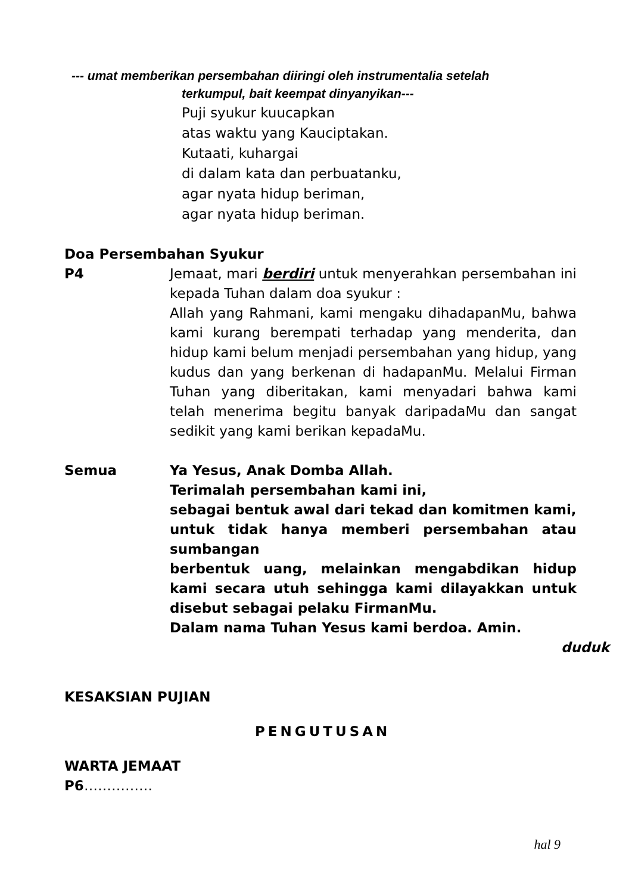--- umat memberikan persembahan diiringi oleh instrumentalia setelah
terkumpul, bait keempat dinyanyikan---
Puji syukur kuucapkan
atas waktu yang Kauciptakan.
Kutaati, kuhargai
di dalam kata dan perbuatanku,
agar nyata hidup beriman,
agar nyata hidup beriman.
Doa Persembahan Syukur
P4 Jemaat, mari berdiri untuk menyerahkan persembahan ini kepada Tuhan dalam doa syukur :
Allah yang Rahmani, kami mengaku dihadapanMu, bahwa kami kurang berempati terhadap yang menderita, dan hidup kami belum menjadi persembahan yang hidup, yang kudus dan yang berkenan di hadapanMu. Melalui Firman Tuhan yang diberitakan, kami menyadari bahwa kami telah menerima begitu banyak daripadaMu dan sangat sedikit yang kami berikan kepadaMu.
Semua Ya Yesus, Anak Domba Allah.
Terimalah persembahan kami ini,
sebagai bentuk awal dari tekad dan komitmen kami,
untuk tidak hanya memberi persembahan atau sumbangan
berbentuk uang, melainkan mengabdikan hidup kami secara utuh sehingga kami dilayakkan untuk disebut sebagai pelaku FirmanMu.
Dalam nama Tuhan Yesus kami berdoa. Amin.
duduk
KESAKSIAN PUJIAN
PENGUTUSAN
WARTA JEMAAT
P6……………
hal 9